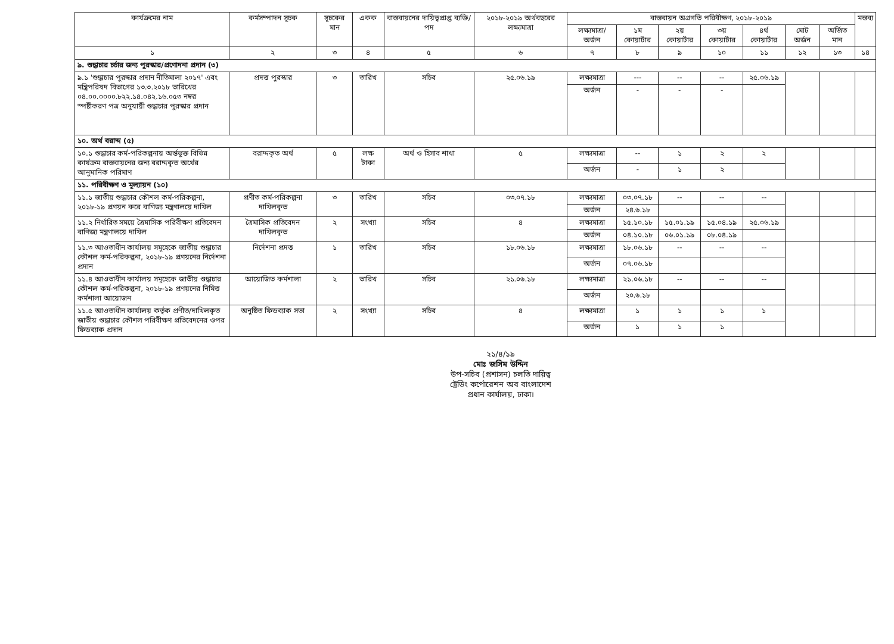| কার্যক্রমের নাম | কর্মসম্পাদন সূচক | সূচকের মান | একক | বাস্তবায়নের দায়িত্বপ্রাপ্ত ব্যক্তি/পদ | ২০১৮-২০১৯ অর্থবছরের লক্ষ্যমাত্রা | বাস্তবায়ন অগ্রগতি পরিবীক্ষণ, ২০১৮-২০১৯ | | | | | | | মন্তব্য |
| --- | --- | --- | --- | --- | --- | --- | --- | --- | --- | --- | --- | --- | --- |
| | | | | | | লক্ষ্যমাত্রা/ অর্জন | ১ম কোয়ার্টার | ২য় কোয়ার্টার | ৩য় কোয়ার্টার | ৪র্থ কোয়ার্টার | মোট অর্জন | অর্জিত মান | |
| ১ | ২ | ৩ | ৪ | ৫ | ৬ | ৭ | ৮ | ৯ | ১০ | ১১ | ১২ | ১৩ | ১৪ |
| ৯. শুদ্ধাচার চর্চার জন্য পুরস্কার/প্রণোদনা প্রদান (৩) | | | | | | | | | | | | | |
| ৯.১ 'শুদ্ধাচার পুরস্কার প্রদান নীতিমালা ২০১৭' এবং মন্ত্রিপরিষদ বিভাগের ১৩.৩.২০১৮ তারিখের ০৪.০০.০০০০.৮২২.১৪.০৪২.১৬.০৫৩ নম্বর স্পষ্টীকরণ পত্র অনুযায়ী শুদ্ধাচার পুরস্কার প্রদান | প্রদত্ত পুরস্কার | ৩ | তারিখ | সচিব | ২৫.০৬.১৯ | লক্ষ্যমাত্রা | --- | -- | -- | ২৫.০৬.১৯ | | | |
| | | | | | | অর্জন | - | - | - | | | | |
| ১০. অর্থ বরাদ্দ (৫) | | | | | | | | | | | | | |
| ১০.১ শুদ্ধাচার কর্ম-পরিকল্পনায় অর্ন্তভুক্ত বিভিন্ন কার্যক্রম বাস্তবায়নের জন্য বরাদ্দকৃত অর্থের আনুমানিক পরিমাণ | বরাদ্দকৃত অর্থ | ৫ | লক্ষ টাকা | অর্থ ও হিসাব শাখা | ৫ | লক্ষ্যমাত্রা | -- | ১ | ২ | ২ | | | |
| | | | | | | অর্জন | - | ১ | ২ | | | | |
| ১১. পরিবীক্ষণ ও মূল্যায়ন (১০) | | | | | | | | | | | | | |
| ১১.১ জাতীয় শুদ্ধাচার কৌশল কর্ম-পরিকল্পনা, ২০১৮-১৯ প্রণয়ন করে বাণিজ্য মন্ত্রণালয়ে দাখিল | প্রণীত কর্ম-পরিকল্পনা দাখিলকৃত | ৩ | তারিখ | সচিব | ০৩.০৭.১৮ | লক্ষ্যমাত্রা | ০৩.০৭.১৮ | -- | -- | -- | | | |
| | | | | | | অর্জন | ২৪.৬.১৮ | | | | | | |
| ১১.২ নির্ধারিত সময়ে ত্রৈমাসিক পরিবীক্ষণ প্রতিবেদন বাণিজ্য মন্ত্রণালয়ে দাখিল | ত্রৈমাসিক প্রতিবেদন দাখিলকৃত | ২ | সংখ্যা | সচিব | ৪ | লক্ষ্যমাত্রা | ১৫.১০.১৮ | ১৫.০১.১৯ | ১৫.০৪.১৯ | ২৫.০৬.১৯ | | | |
| | | | | | | অর্জন | ০৪.১০.১৮ | ০৬.০১.১৯ | ০৮.০৪.১৯ | | | | |
| ১১.৩ আওতাধীন কার্যালয় সমূহেকে জাতীয় শুদ্ধাচার কৌশল কর্ম-পরিকল্পনা, ২০১৮-১৯ প্রণয়নের নির্দেশনা প্রদান | নির্দেশনা প্রদত্ত | ১ | তারিখ | সচিব | ১৮.০৬.১৮ | লক্ষ্যমাত্রা | ১৮.০৬.১৮ | -- | -- | -- | | | |
| | | | | | | অর্জন | ০৭.০৬.১৮ | | | | | | |
| ১১.৪ আওতাধীন কার্যালয় সমূহেকে জাতীয় শুদ্ধাচার কৌশল কর্ম-পরিকল্পনা, ২০১৮-১৯ প্রণয়নের নিমিত্ত কর্মশালা আয়োজন | আয়োজিত কর্মশালা | ২ | তারিখ | সচিব | ২১.০৬.১৮ | লক্ষ্যমাত্রা | ২১.০৬.১৮ | -- | -- | -- | | | |
| | | | | | | অর্জন | ২০.৬.১৮ | | | | | | |
| ১১.৫ আওতাধীন কার্যালয় কর্তৃক প্রণীত/দাখিলকৃত জাতীয় শুদ্ধাচার কৌশল পরিবীক্ষণ প্রতিবেদনের ওপর ফিডব্যাক প্রদান | অনুষ্ঠিত ফিডব্যাক সভা | ২ | সংখ্যা | সচিব | ৪ | লক্ষ্যমাত্রা | ১ | ১ | ১ | ১ | | | |
| | | | | | | অর্জন | ১ | ১ | ১ | | | | |
২১/৪/১৯
মোঃ জসিম উদ্দিন
উপ-সচিব (প্রশাসন) চলতি দায়িত্ব
ট্রেডিং কর্পোরেশন অব বাংলাদেশ
প্রধান কার্যালয়, ঢাকা।